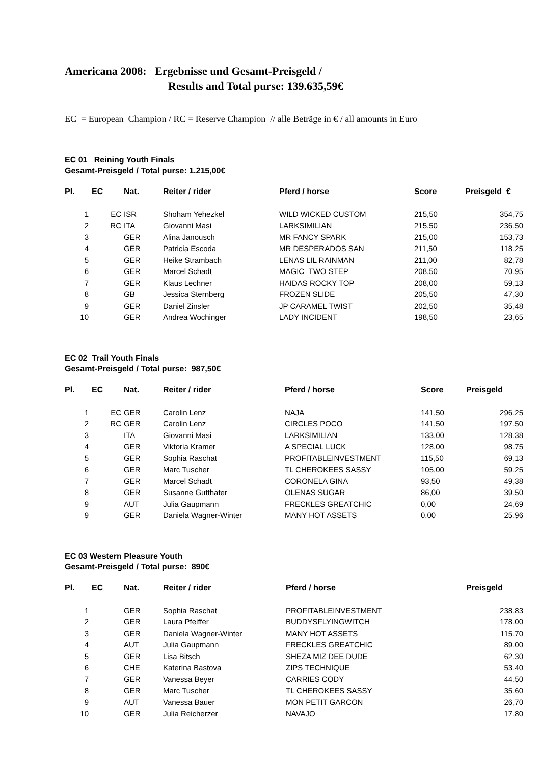Americana 2008: Ergebnisse und Gesamt-Preisgeld /
Results and Total purse: 139.635,59€
EC = European Champion / RC = Reserve Champion // alle Beträge in € / all amounts in Euro
EC 01 Reining Youth Finals
Gesamt-Preisgeld / Total purse: 1.215,00€
| Pl. | EC | Nat. | Reiter / rider | Pferd / horse | Score | Preisgeld € |
| --- | --- | --- | --- | --- | --- | --- |
| 1 | EC | ISR | Shoham Yehezkel | WILD WICKED CUSTOM | 215,50 | 354,75 |
| 2 | RC | ITA | Giovanni Masi | LARKSIMILIAN | 215,50 | 236,50 |
| 3 | | GER | Alina Janousch | MR FANCY SPARK | 215,00 | 153,73 |
| 4 | | GER | Patricia Escoda | MR DESPERADOS SAN | 211,50 | 118,25 |
| 5 | | GER | Heike Strambach | LENAS LIL RAINMAN | 211,00 | 82,78 |
| 6 | | GER | Marcel Schadt | MAGIC TWO STEP | 208,50 | 70,95 |
| 7 | | GER | Klaus Lechner | HAIDAS ROCKY TOP | 208,00 | 59,13 |
| 8 | | GB | Jessica Sternberg | FROZEN SLIDE | 205,50 | 47,30 |
| 9 | | GER | Daniel Zinsler | JP CARAMEL TWIST | 202,50 | 35,48 |
| 10 | | GER | Andrea Wochinger | LADY INCIDENT | 198,50 | 23,65 |
EC 02 Trail Youth Finals
Gesamt-Preisgeld / Total purse: 987,50€
| Pl. | EC | Nat. | Reiter / rider | Pferd / horse | Score | Preisgeld |
| --- | --- | --- | --- | --- | --- | --- |
| 1 | EC | GER | Carolin Lenz | NAJA | 141,50 | 296,25 |
| 2 | RC | GER | Carolin Lenz | CIRCLES POCO | 141,50 | 197,50 |
| 3 | | ITA | Giovanni Masi | LARKSIMILIAN | 133,00 | 128,38 |
| 4 | | GER | Viktoria Kramer | A SPECIAL LUCK | 128,00 | 98,75 |
| 5 | | GER | Sophia Raschat | PROFITABLEINVESTMENT | 115,50 | 69,13 |
| 6 | | GER | Marc Tuscher | TL CHEROKEES SASSY | 105,00 | 59,25 |
| 7 | | GER | Marcel Schadt | CORONELA GINA | 93,50 | 49,38 |
| 8 | | GER | Susanne Gutthäter | OLENAS SUGAR | 86,00 | 39,50 |
| 9 | | AUT | Julia Gaupmann | FRECKLES GREATCHIC | 0,00 | 24,69 |
| 9 | | GER | Daniela Wagner-Winter | MANY HOT ASSETS | 0,00 | 25,96 |
EC 03 Western Pleasure Youth
Gesamt-Preisgeld / Total purse: 890€
| Pl. | EC | Nat. | Reiter / rider | Pferd / horse | Preisgeld |
| --- | --- | --- | --- | --- | --- |
| 1 | | GER | Sophia Raschat | PROFITABLEINVESTMENT | 238,83 |
| 2 | | GER | Laura Pfeiffer | BUDDYSFLYINGWITCH | 178,00 |
| 3 | | GER | Daniela Wagner-Winter | MANY HOT ASSETS | 115,70 |
| 4 | | AUT | Julia Gaupmann | FRECKLES GREATCHIC | 89,00 |
| 5 | | GER | Lisa Bitsch | SHEZA MIZ DEE DUDE | 62,30 |
| 6 | | CHE | Katerina Bastova | ZIPS TECHNIQUE | 53,40 |
| 7 | | GER | Vanessa Beyer | CARRIES CODY | 44,50 |
| 8 | | GER | Marc Tuscher | TL CHEROKEES SASSY | 35,60 |
| 9 | | AUT | Vanessa Bauer | MON PETIT GARCON | 26,70 |
| 10 | | GER | Julia Reicherzer | NAVAJO | 17,80 |